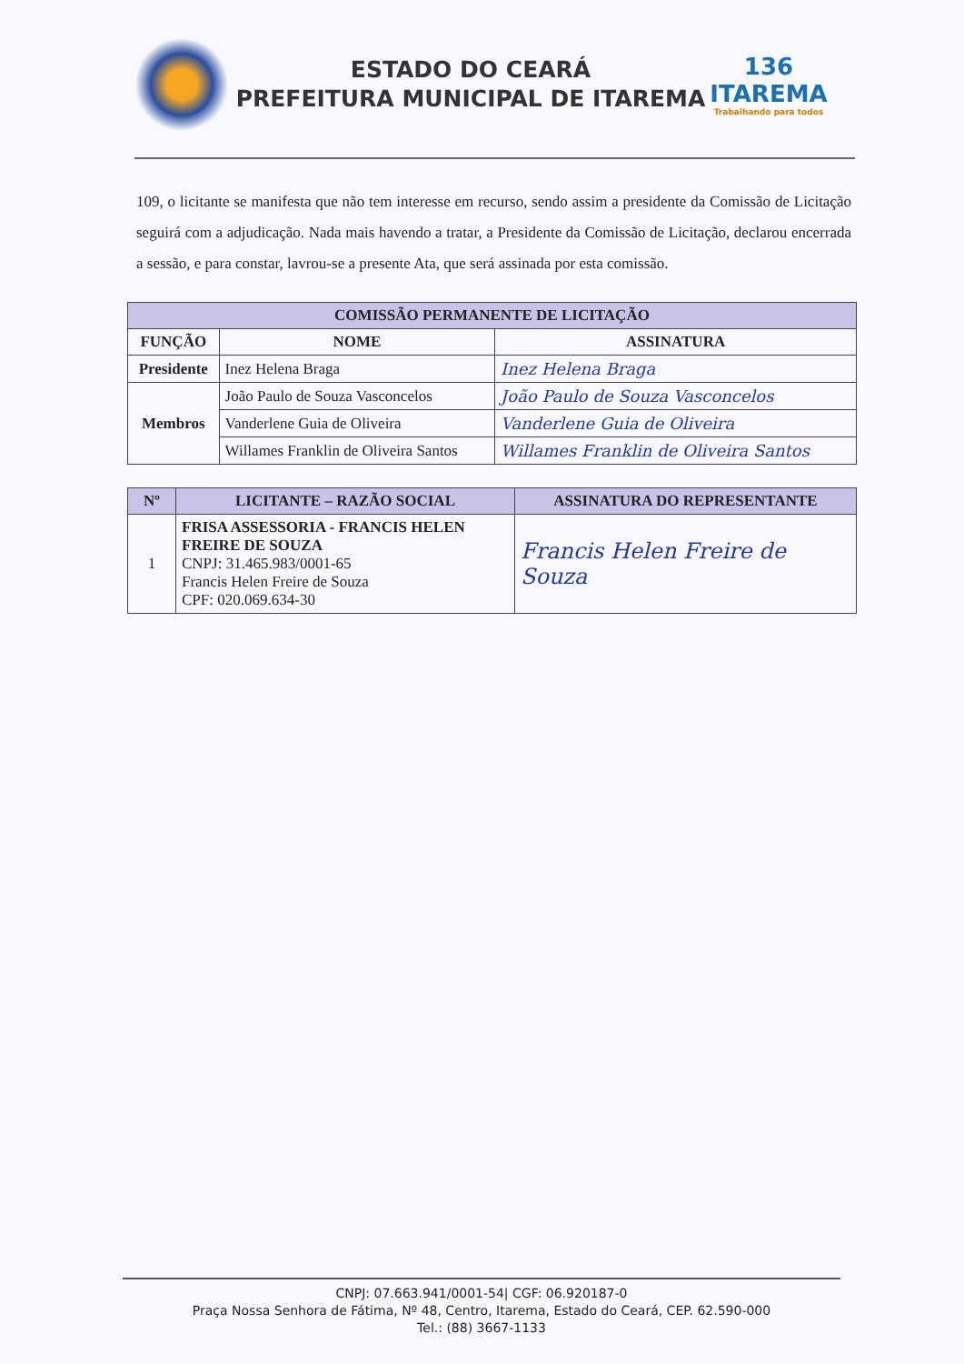ESTADO DO CEARÁ
PREFEITURA MUNICIPAL DE ITAREMA
136
ITAREMA
Trabalhando para todos
109, o licitante se manifesta que não tem interesse em recurso, sendo assim a presidente da Comissão de Licitação seguirá com a adjudicação. Nada mais havendo a tratar, a Presidente da Comissão de Licitação, declarou encerrada a sessão, e para constar, lavrou-se a presente Ata, que será assinada por esta comissão.
| COMISSÃO PERMANENTE DE LICITAÇÃO | | |
| --- | --- | --- |
| FUNÇÃO | NOME | ASSINATURA |
| Presidente | Inez Helena Braga | Inez Helena Braga |
| Membros | João Paulo de Souza Vasconcelos | João Paulo de Souza Vasconcelos |
| | Vanderlene Guia de Oliveira | Vanderlene Guia de Oliveira |
| | Willames Franklin de Oliveira Santos | Willames Franklin de Oliveira Santos |
| Nº | LICITANTE – RAZÃO SOCIAL | ASSINATURA DO REPRESENTANTE |
| --- | --- | --- |
| 1 | FRISA ASSESSORIA - FRANCIS HELEN FREIRE DE SOUZA CNPJ: 31.465.983/0001-65 Francis Helen Freire de Souza CPF: 020.069.634-30 | Francis Helen Freire de Souza |
CNPJ: 07.663.941/0001-54| CGF: 06.920187-0
Praça Nossa Senhora de Fátima, Nº 48, Centro, Itarema, Estado do Ceará, CEP. 62.590-000
Tel.: (88) 3667-1133